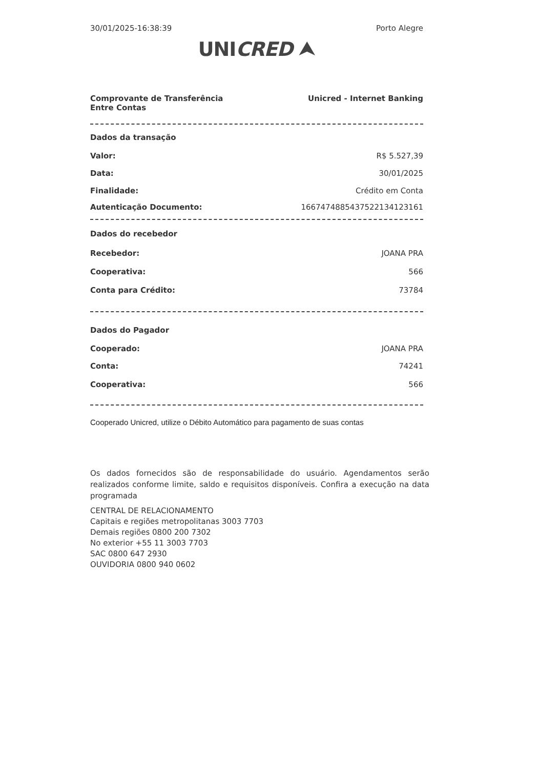30/01/2025-16:38:39 Porto Alegre
UNICRED ⮝
Comprovante de Transferência
Entre Contas Unicred - Internet Banking
Dados da transação
Valor: R$ 5.527,39
Data: 30/01/2025
Finalidade: Crédito em Conta
Autenticação Documento: 16674748854375221341231​61
Dados do recebedor
Recebedor: JOANA PRA
Cooperativa: 566
Conta para Crédito: 73784
Dados do Pagador
Cooperado: JOANA PRA
Conta: 74241
Cooperativa: 566
Cooperado Unicred, utilize o Débito Automático para pagamento de suas contas
Os dados fornecidos são de responsabilidade do usuário. Agendamentos serão realizados conforme limite, saldo e requisitos disponíveis. Confira a execução na data programada
CENTRAL DE RELACIONAMENTO
Capitais e regiões metropolitanas 3003 7703
Demais regiões 0800 200 7302
No exterior +55 11 3003 7703
SAC 0800 647 2930
OUVIDORIA 0800 940 0602